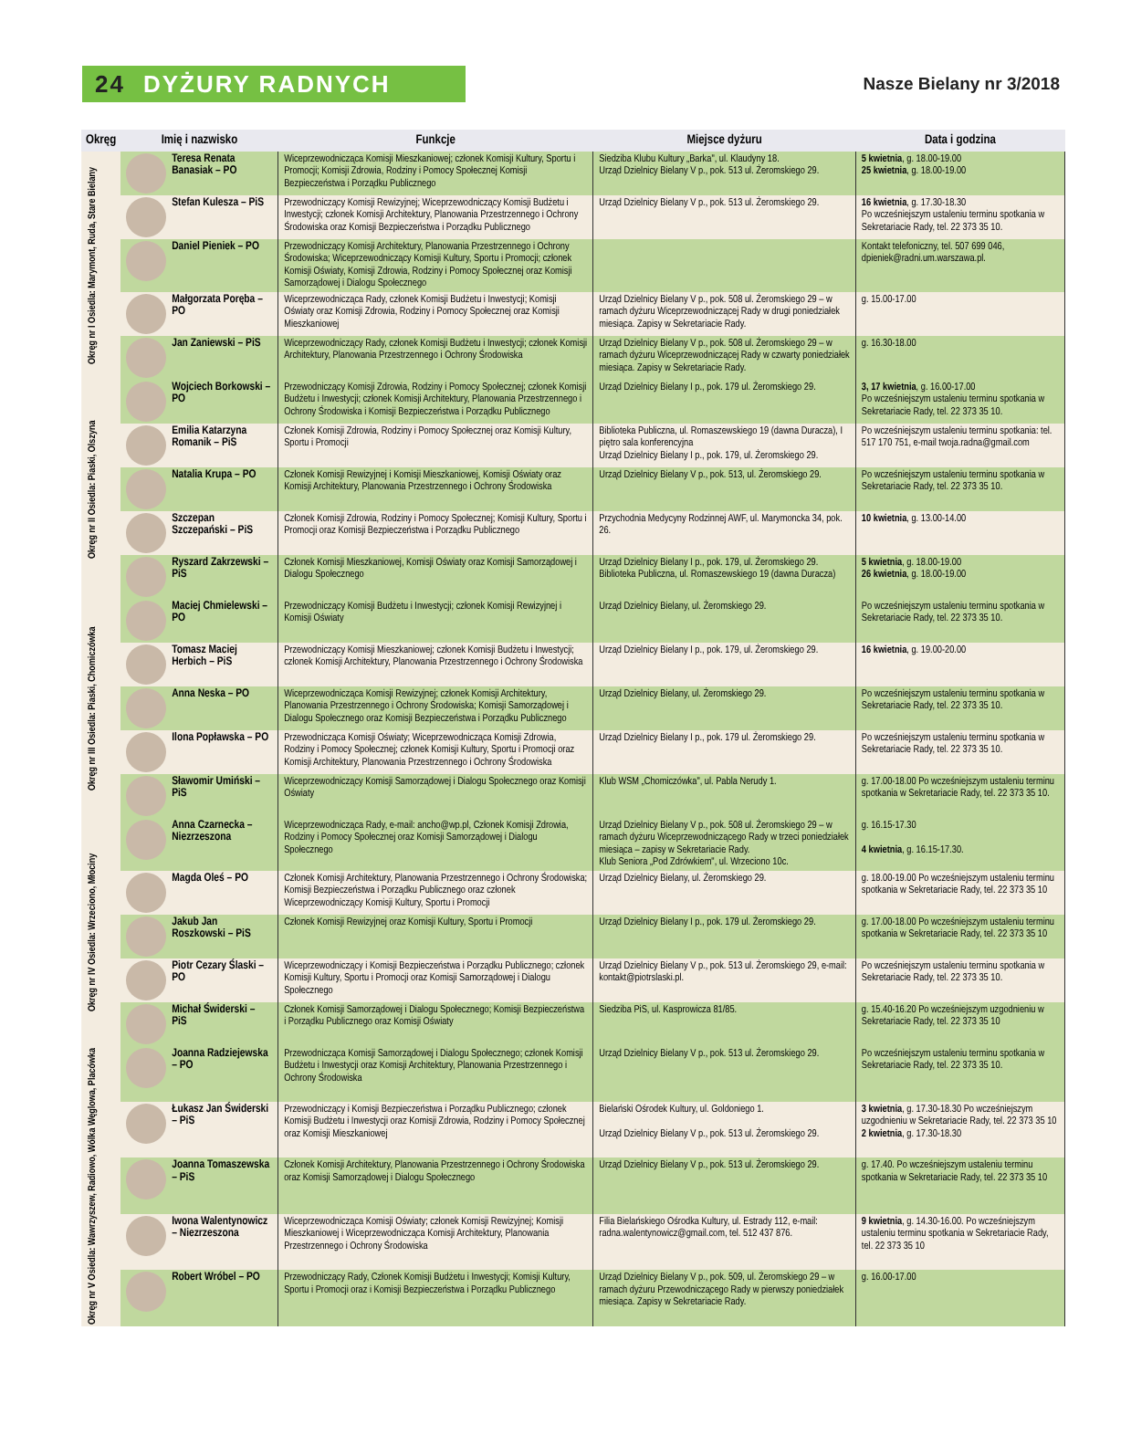24 DYŻURY RADNYCH
Nasze Bielany nr 3/2018
| Okręg | Imię i nazwisko | Funkcje | Miejsce dyżuru | Data i godzina |
| --- | --- | --- | --- | --- |
| Okręg nr I Osiedla: Marymont, Ruda, Stare Bielany | Teresa Renata Banasiak – PO | Wiceprzewodnicząca Komisji Mieszkaniowej; członek Komisji Kultury, Sportu i Promocji; Komisji Zdrowia, Rodziny i Pomocy Społecznej Komisji Bezpieczeństwa i Porządku Publicznego | Siedziba Klubu Kultury „Barka", ul. Klaudyny 18. Urząd Dzielnicy Bielany V p., pok. 513 ul. Żeromskiego 29. | 5 kwietnia , g. 18.00-19.00 25 kwietnia , g. 18.00-19.00 |
| | Stefan Kulesza – PiS | Przewodniczący Komisji Rewizyjnej; Wiceprzewodniczący Komisji Budżetu i Inwestycji; członek Komisji Architektury, Planowania Przestrzennego i Ochrony Środowiska oraz Komisji Bezpieczeństwa i Porządku Publicznego | Urząd Dzielnicy Bielany V p., pok. 513 ul. Żeromskiego 29. | 16 kwietnia , g. 17.30-18.30 Po wcześniejszym ustaleniu terminu spotkania w Sekretariacie Rady, tel. 22 373 35 10. |
| | Daniel Pieniek – PO | Przewodniczący Komisji Architektury, Planowania Przestrzennego i Ochrony Środowiska; Wiceprzewodniczący Komisji Kultury, Sportu i Promocji; członek Komisji Oświaty, Komisji Zdrowia, Rodziny i Pomocy Społecznej oraz Komisji Samorządowej i Dialogu Społecznego | | Kontakt telefoniczny, tel. 507 699 046, dpieniek@radni.um.warszawa.pl. |
| | Małgorzata Poręba – PO | Wiceprzewodnicząca Rady, członek Komisji Budżetu i Inwestycji; Komisji Oświaty oraz Komisji Zdrowia, Rodziny i Pomocy Społecznej oraz Komisji Mieszkaniowej | Urząd Dzielnicy Bielany V p., pok. 508 ul. Żeromskiego 29 – w ramach dyżuru Wiceprzewodniczącej Rady w drugi poniedziałek miesiąca. Zapisy w Sekretariacie Rady. | g. 15.00-17.00 |
| | Jan Zaniewski – PiS | Wiceprzewodniczący Rady, członek Komisji Budżetu i Inwestycji; członek Komisji Architektury, Planowania Przestrzennego i Ochrony Środowiska | Urząd Dzielnicy Bielany V p., pok. 508 ul. Żeromskiego 29 – w ramach dyżuru Wiceprzewodniczącej Rady w czwarty poniedziałek miesiąca. Zapisy w Sekretariacie Rady. | g. 16.30-18.00 |
| Okręg nr II Osiedla: Piaski, Olszyna | Wojciech Borkowski – PO | Przewodniczący Komisji Zdrowia, Rodziny i Pomocy Społecznej; członek Komisji Budżetu i Inwestycji; członek Komisji Architektury, Planowania Przestrzennego i Ochrony Środowiska i Komisji Bezpieczeństwa i Porządku Publicznego | Urząd Dzielnicy Bielany I p., pok. 179 ul. Żeromskiego 29. | 3, 17 kwietnia , g. 16.00-17.00 Po wcześniejszym ustaleniu terminu spotkania w Sekretariacie Rady, tel. 22 373 35 10. |
| | Emilia Katarzyna Romanik – PiS | Członek Komisji Zdrowia, Rodziny i Pomocy Społecznej oraz Komisji Kultury, Sportu i Promocji | Biblioteka Publiczna, ul. Romaszewskiego 19 (dawna Duracza), I piętro sala konferencyjna Urząd Dzielnicy Bielany I p., pok. 179, ul. Żeromskiego 29. | Po wcześniejszym ustaleniu terminu spotkania: tel. 517 170 751, e-mail twoja.radna@gmail.com |
| | Natalia Krupa – PO | Członek Komisji Rewizyjnej i Komisji Mieszkaniowej, Komisji Oświaty oraz Komisji Architektury, Planowania Przestrzennego i Ochrony Środowiska | Urząd Dzielnicy Bielany V p., pok. 513, ul. Żeromskiego 29. | Po wcześniejszym ustaleniu terminu spotkania w Sekretariacie Rady, tel. 22 373 35 10. |
| | Szczepan Szczepański – PiS | Członek Komisji Zdrowia, Rodziny i Pomocy Społecznej; Komisji Kultury, Sportu i Promocji oraz Komisji Bezpieczeństwa i Porządku Publicznego | Przychodnia Medycyny Rodzinnej AWF, ul. Marymoncka 34, pok. 26. | 10 kwietnia , g. 13.00-14.00 |
| | Ryszard Zakrzewski – PiS | Członek Komisji Mieszkaniowej, Komisji Oświaty oraz Komisji Samorządowej i Dialogu Społecznego | Urząd Dzielnicy Bielany I p., pok. 179, ul. Żeromskiego 29. Biblioteka Publiczna, ul. Romaszewskiego 19 (dawna Duracza) | 5 kwietnia , g. 18.00-19.00 26 kwietnia , g. 18.00-19.00 |
| Okręg nr III Osiedla: Piaski, Chomiczówka | Maciej Chmielewski – PO | Przewodniczący Komisji Budżetu i Inwestycji; członek Komisji Rewizyjnej i Komisji Oświaty | Urząd Dzielnicy Bielany, ul. Żeromskiego 29. | Po wcześniejszym ustaleniu terminu spotkania w Sekretariacie Rady, tel. 22 373 35 10. |
| | Tomasz Maciej Herbich – PiS | Przewodniczący Komisji Mieszkaniowej; członek Komisji Budżetu i Inwestycji; członek Komisji Architektury, Planowania Przestrzennego i Ochrony Środowiska | Urząd Dzielnicy Bielany I p., pok. 179, ul. Żeromskiego 29. | 16 kwietnia , g. 19.00-20.00 |
| | Anna Neska – PO | Wiceprzewodnicząca Komisji Rewizyjnej; członek Komisji Architektury, Planowania Przestrzennego i Ochrony Środowiska; Komisji Samorządowej i Dialogu Społecznego oraz Komisji Bezpieczeństwa i Porządku Publicznego | Urząd Dzielnicy Bielany, ul. Żeromskiego 29. | Po wcześniejszym ustaleniu terminu spotkania w Sekretariacie Rady, tel. 22 373 35 10. |
| | Ilona Popławska – PO | Przewodnicząca Komisji Oświaty; Wiceprzewodnicząca Komisji Zdrowia, Rodziny i Pomocy Społecznej; członek Komisji Kultury, Sportu i Promocji oraz Komisji Architektury, Planowania Przestrzennego i Ochrony Środowiska | Urząd Dzielnicy Bielany I p., pok. 179 ul. Żeromskiego 29. | Po wcześniejszym ustaleniu terminu spotkania w Sekretariacie Rady, tel. 22 373 35 10. |
| | Sławomir Umiński – PiS | Wiceprzewodniczący Komisji Samorządowej i Dialogu Społecznego oraz Komisji Oświaty | Klub WSM „Chomiczówka", ul. Pabla Nerudy 1. | g. 17.00-18.00 Po wcześniejszym ustaleniu terminu spotkania w Sekretariacie Rady, tel. 22 373 35 10. |
| Okręg nr IV Osiedla: Wrzeciono, Młociny | Anna Czarnecka – Niezrzeszona | Wiceprzewodnicząca Rady, e-mail: ancho@wp.pl, Członek Komisji Zdrowia, Rodziny i Pomocy Społecznej oraz Komisji Samorządowej i Dialogu Społecznego | Urząd Dzielnicy Bielany V p., pok. 508 ul. Żeromskiego 29 – w ramach dyżuru Wiceprzewodniczącego Rady w trzeci poniedziałek miesiąca – zapisy w Sekretariacie Rady. Klub Seniora „Pod Zdrówkiem", ul. Wrzeciono 10c. | g. 16.15-17.30 4 kwietnia , g. 16.15-17.30. |
| | Magda Oleś – PO | Członek Komisji Architektury, Planowania Przestrzennego i Ochrony Środowiska; Komisji Bezpieczeństwa i Porządku Publicznego oraz członek Wiceprzewodniczący Komisji Kultury, Sportu i Promocji | Urząd Dzielnicy Bielany, ul. Żeromskiego 29. | g. 18.00-19.00 Po wcześniejszym ustaleniu terminu spotkania w Sekretariacie Rady, tel. 22 373 35 10 |
| | Jakub Jan Roszkowski – PiS | Członek Komisji Rewizyjnej oraz Komisji Kultury, Sportu i Promocji | Urząd Dzielnicy Bielany I p., pok. 179 ul. Żeromskiego 29. | g. 17.00-18.00 Po wcześniejszym ustaleniu terminu spotkania w Sekretariacie Rady, tel. 22 373 35 10 |
| | Piotr Cezary Ślaski – PO | Wiceprzewodniczący i Komisji Bezpieczeństwa i Porządku Publicznego; członek Komisji Kultury, Sportu i Promocji oraz Komisji Samorządowej i Dialogu Społecznego | Urząd Dzielnicy Bielany V p., pok. 513 ul. Żeromskiego 29, e-mail: kontakt@piotrslaski.pl. | Po wcześniejszym ustaleniu terminu spotkania w Sekretariacie Rady, tel. 22 373 35 10. |
| | Michał Świderski – PiS | Członek Komisji Samorządowej i Dialogu Społecznego; Komisji Bezpieczeństwa i Porządku Publicznego oraz Komisji Oświaty | Siedziba PiS, ul. Kasprowicza 81/85. | g. 15.40-16.20 Po wcześniejszym uzgodnieniu w Sekretariacie Rady, tel. 22 373 35 10 |
| Okręg nr V Osiedla: Wawrzyszew, Radiowo, Wólka Węglowa, Placówka | Joanna Radziejewska – PO | Przewodnicząca Komisji Samorządowej i Dialogu Społecznego; członek Komisji Budżetu i Inwestycji oraz Komisji Architektury, Planowania Przestrzennego i Ochrony Środowiska | Urząd Dzielnicy Bielany V p., pok. 513 ul. Żeromskiego 29. | Po wcześniejszym ustaleniu terminu spotkania w Sekretariacie Rady, tel. 22 373 35 10. |
| | Łukasz Jan Świderski – PiS | Przewodniczący i Komisji Bezpieczeństwa i Porządku Publicznego; członek Komisji Budżetu i Inwestycji oraz Komisji Zdrowia, Rodziny i Pomocy Społecznej oraz Komisji Mieszkaniowej | Bielański Ośrodek Kultury, ul. Goldoniego 1. Urząd Dzielnicy Bielany V p., pok. 513 ul. Żeromskiego 29. | 3 kwietnia , g. 17.30-18.30 Po wcześniejszym uzgodnieniu w Sekretariacie Rady, tel. 22 373 35 10 2 kwietnia , g. 17.30-18.30 |
| | Joanna Tomaszewska – PiS | Członek Komisji Architektury, Planowania Przestrzennego i Ochrony Środowiska oraz Komisji Samorządowej i Dialogu Społecznego | Urząd Dzielnicy Bielany V p., pok. 513 ul. Żeromskiego 29. | g. 17.40. Po wcześniejszym ustaleniu terminu spotkania w Sekretariacie Rady, tel. 22 373 35 10 |
| | Iwona Walentynowicz – Niezrzeszona | Wiceprzewodnicząca Komisji Oświaty; członek Komisji Rewizyjnej; Komisji Mieszkaniowej i Wiceprzewodnicząca Komisji Architektury, Planowania Przestrzennego i Ochrony Środowiska | Filia Bielańskiego Ośrodka Kultury, ul. Estrady 112, e-mail: radna.walentynowicz@gmail.com, tel. 512 437 876. | 9 kwietnia , g. 14.30-16.00. Po wcześniejszym ustaleniu terminu spotkania w Sekretariacie Rady, tel. 22 373 35 10 |
| | Robert Wróbel – PO | Przewodniczący Rady, Członek Komisji Budżetu i Inwestycji; Komisji Kultury, Sportu i Promocji oraz i Komisji Bezpieczeństwa i Porządku Publicznego | Urząd Dzielnicy Bielany V p., pok. 509, ul. Żeromskiego 29 – w ramach dyżuru Przewodniczącego Rady w pierwszy poniedziałek miesiąca. Zapisy w Sekretariacie Rady. | g. 16.00-17.00 |